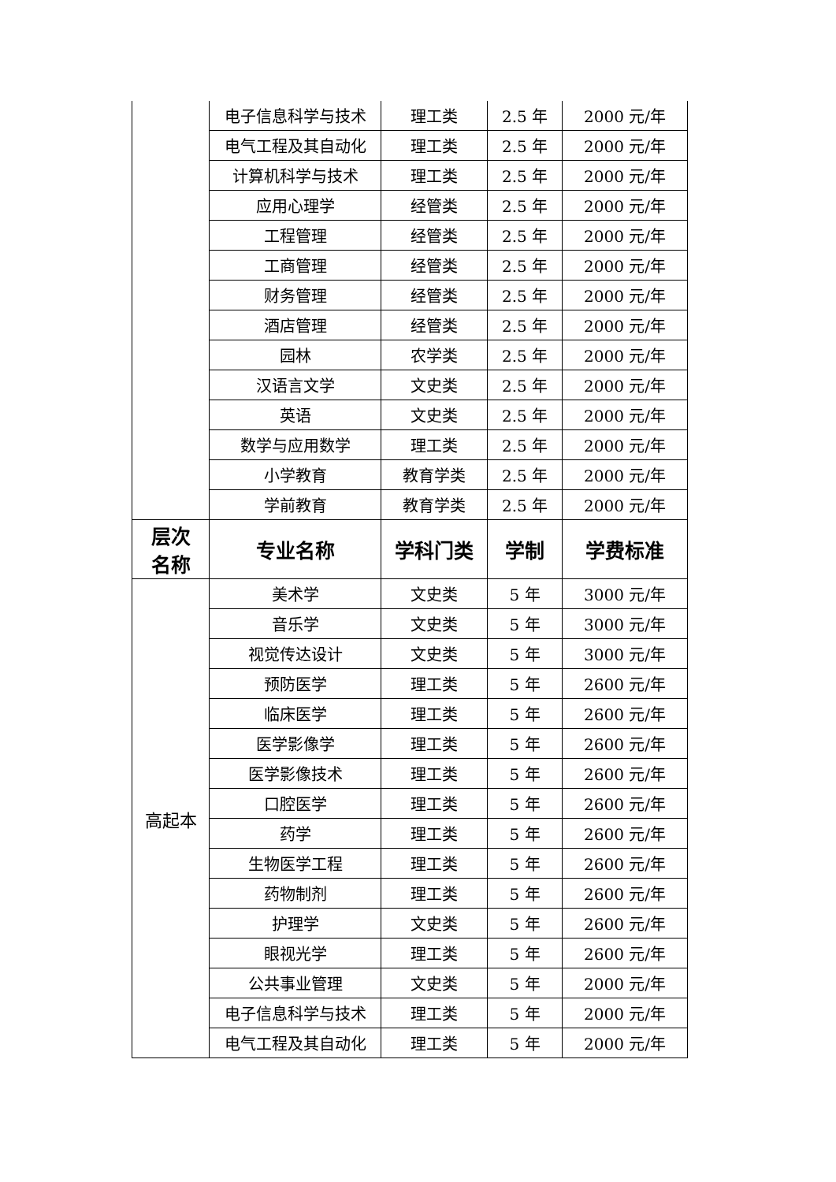| | 电子信息科学与技术 | 理工类 | 2.5 年 | 2000 元/年 |
| | 电气工程及其自动化 | 理工类 | 2.5 年 | 2000 元/年 |
| | 计算机科学与技术 | 理工类 | 2.5 年 | 2000 元/年 |
| | 应用心理学 | 经管类 | 2.5 年 | 2000 元/年 |
| | 工程管理 | 经管类 | 2.5 年 | 2000 元/年 |
| | 工商管理 | 经管类 | 2.5 年 | 2000 元/年 |
| | 财务管理 | 经管类 | 2.5 年 | 2000 元/年 |
| | 酒店管理 | 经管类 | 2.5 年 | 2000 元/年 |
| | 园林 | 农学类 | 2.5 年 | 2000 元/年 |
| | 汉语言文学 | 文史类 | 2.5 年 | 2000 元/年 |
| | 英语 | 文史类 | 2.5 年 | 2000 元/年 |
| | 数学与应用数学 | 理工类 | 2.5 年 | 2000 元/年 |
| | 小学教育 | 教育学类 | 2.5 年 | 2000 元/年 |
| | 学前教育 | 教育学类 | 2.5 年 | 2000 元/年 |
| 层次 名称 | 专业名称 | 学科门类 | 学制 | 学费标准 |
| 高起本 | 美术学 | 文史类 | 5 年 | 3000 元/年 |
| | 音乐学 | 文史类 | 5 年 | 3000 元/年 |
| | 视觉传达设计 | 文史类 | 5 年 | 3000 元/年 |
| | 预防医学 | 理工类 | 5 年 | 2600 元/年 |
| | 临床医学 | 理工类 | 5 年 | 2600 元/年 |
| | 医学影像学 | 理工类 | 5 年 | 2600 元/年 |
| | 医学影像技术 | 理工类 | 5 年 | 2600 元/年 |
| | 口腔医学 | 理工类 | 5 年 | 2600 元/年 |
| | 药学 | 理工类 | 5 年 | 2600 元/年 |
| | 生物医学工程 | 理工类 | 5 年 | 2600 元/年 |
| | 药物制剂 | 理工类 | 5 年 | 2600 元/年 |
| | 护理学 | 文史类 | 5 年 | 2600 元/年 |
| | 眼视光学 | 理工类 | 5 年 | 2600 元/年 |
| | 公共事业管理 | 文史类 | 5 年 | 2000 元/年 |
| | 电子信息科学与技术 | 理工类 | 5 年 | 2000 元/年 |
| | 电气工程及其自动化 | 理工类 | 5 年 | 2000 元/年 |